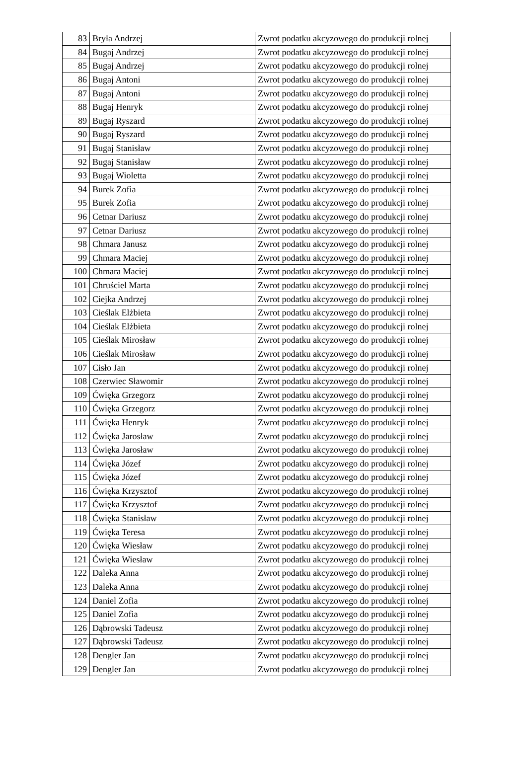| 83 | Bryła Andrzej | Zwrot podatku akcyzowego do produkcji rolnej |
| 84 | Bugaj Andrzej | Zwrot podatku akcyzowego do produkcji rolnej |
| 85 | Bugaj Andrzej | Zwrot podatku akcyzowego do produkcji rolnej |
| 86 | Bugaj Antoni | Zwrot podatku akcyzowego do produkcji rolnej |
| 87 | Bugaj Antoni | Zwrot podatku akcyzowego do produkcji rolnej |
| 88 | Bugaj Henryk | Zwrot podatku akcyzowego do produkcji rolnej |
| 89 | Bugaj Ryszard | Zwrot podatku akcyzowego do produkcji rolnej |
| 90 | Bugaj Ryszard | Zwrot podatku akcyzowego do produkcji rolnej |
| 91 | Bugaj Stanisław | Zwrot podatku akcyzowego do produkcji rolnej |
| 92 | Bugaj Stanisław | Zwrot podatku akcyzowego do produkcji rolnej |
| 93 | Bugaj Wioletta | Zwrot podatku akcyzowego do produkcji rolnej |
| 94 | Burek Zofia | Zwrot podatku akcyzowego do produkcji rolnej |
| 95 | Burek Zofia | Zwrot podatku akcyzowego do produkcji rolnej |
| 96 | Cetnar Dariusz | Zwrot podatku akcyzowego do produkcji rolnej |
| 97 | Cetnar Dariusz | Zwrot podatku akcyzowego do produkcji rolnej |
| 98 | Chmara Janusz | Zwrot podatku akcyzowego do produkcji rolnej |
| 99 | Chmara Maciej | Zwrot podatku akcyzowego do produkcji rolnej |
| 100 | Chmara Maciej | Zwrot podatku akcyzowego do produkcji rolnej |
| 101 | Chruściel Marta | Zwrot podatku akcyzowego do produkcji rolnej |
| 102 | Ciejka Andrzej | Zwrot podatku akcyzowego do produkcji rolnej |
| 103 | Cieślak Elżbieta | Zwrot podatku akcyzowego do produkcji rolnej |
| 104 | Cieślak Elżbieta | Zwrot podatku akcyzowego do produkcji rolnej |
| 105 | Cieślak Mirosław | Zwrot podatku akcyzowego do produkcji rolnej |
| 106 | Cieślak Mirosław | Zwrot podatku akcyzowego do produkcji rolnej |
| 107 | Cisło Jan | Zwrot podatku akcyzowego do produkcji rolnej |
| 108 | Czerwiec Sławomir | Zwrot podatku akcyzowego do produkcji rolnej |
| 109 | Ćwięka Grzegorz | Zwrot podatku akcyzowego do produkcji rolnej |
| 110 | Ćwięka Grzegorz | Zwrot podatku akcyzowego do produkcji rolnej |
| 111 | Ćwięka Henryk | Zwrot podatku akcyzowego do produkcji rolnej |
| 112 | Ćwięka Jarosław | Zwrot podatku akcyzowego do produkcji rolnej |
| 113 | Ćwięka Jarosław | Zwrot podatku akcyzowego do produkcji rolnej |
| 114 | Ćwięka Józef | Zwrot podatku akcyzowego do produkcji rolnej |
| 115 | Ćwięka Józef | Zwrot podatku akcyzowego do produkcji rolnej |
| 116 | Ćwięka Krzysztof | Zwrot podatku akcyzowego do produkcji rolnej |
| 117 | Ćwięka Krzysztof | Zwrot podatku akcyzowego do produkcji rolnej |
| 118 | Ćwięka Stanisław | Zwrot podatku akcyzowego do produkcji rolnej |
| 119 | Ćwięka Teresa | Zwrot podatku akcyzowego do produkcji rolnej |
| 120 | Ćwięka Wiesław | Zwrot podatku akcyzowego do produkcji rolnej |
| 121 | Ćwięka Wiesław | Zwrot podatku akcyzowego do produkcji rolnej |
| 122 | Daleka Anna | Zwrot podatku akcyzowego do produkcji rolnej |
| 123 | Daleka Anna | Zwrot podatku akcyzowego do produkcji rolnej |
| 124 | Daniel Zofia | Zwrot podatku akcyzowego do produkcji rolnej |
| 125 | Daniel Zofia | Zwrot podatku akcyzowego do produkcji rolnej |
| 126 | Dąbrowski Tadeusz | Zwrot podatku akcyzowego do produkcji rolnej |
| 127 | Dąbrowski Tadeusz | Zwrot podatku akcyzowego do produkcji rolnej |
| 128 | Dengler Jan | Zwrot podatku akcyzowego do produkcji rolnej |
| 129 | Dengler Jan | Zwrot podatku akcyzowego do produkcji rolnej |